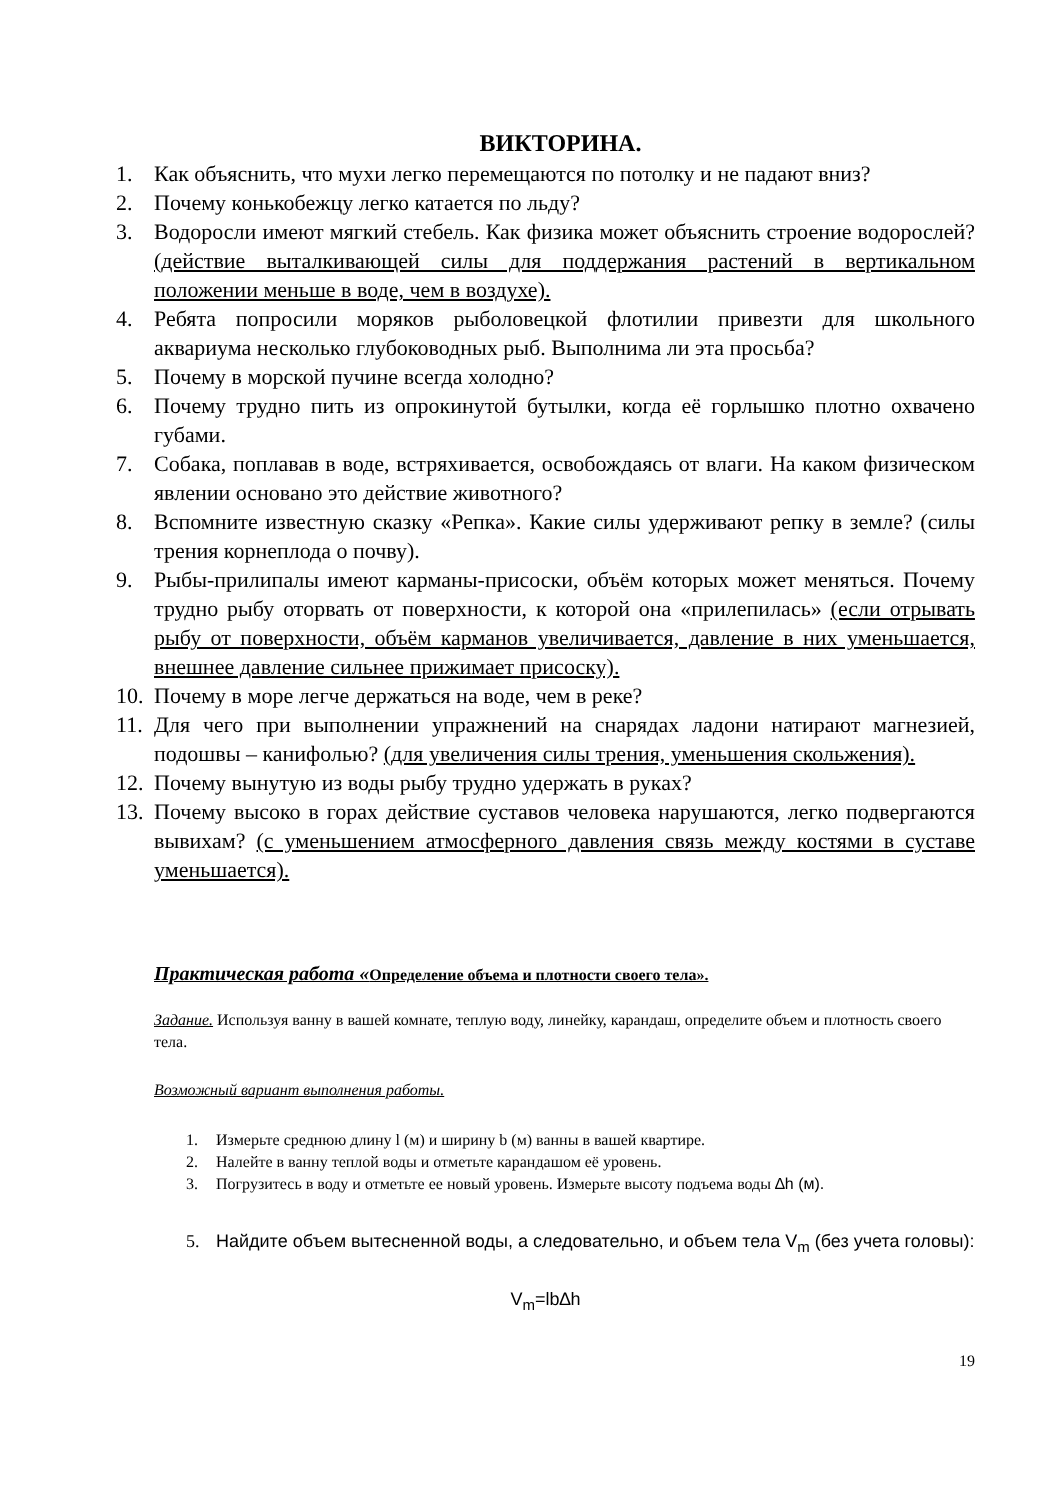ВИКТОРИНА.
1. Как объяснить, что мухи легко перемещаются по потолку и не падают вниз?
2. Почему конькобежцу легко катается по льду?
3. Водоросли имеют мягкий стебель. Как физика может объяснить строение водорослей? (действие выталкивающей силы для поддержания растений в вертикальном положении меньше в воде, чем в воздухе).
4. Ребята попросили моряков рыболовецкой флотилии привезти для школьного аквариума несколько глубоководных рыб. Выполнима ли эта просьба?
5. Почему в морской пучине всегда холодно?
6. Почему трудно пить из опрокинутой бутылки, когда её горлышко плотно охвачено губами.
7. Собака, поплавав в воде, встряхивается, освобождаясь от влаги. На каком физическом явлении основано это действие животного?
8. Вспомните известную сказку «Репка». Какие силы удерживают репку в земле? (силы трения корнеплода о почву).
9. Рыбы-прилипалы имеют карманы-присоски, объём которых может меняться. Почему трудно рыбу оторвать от поверхности, к которой она «прилепилась» (если отрывать рыбу от поверхности, объём карманов увеличивается, давление в них уменьшается, внешнее давление сильнее прижимает присоску).
10. Почему в море легче держаться на воде, чем в реке?
11. Для чего при выполнении упражнений на снарядах ладони натирают магнезией, подошвы – канифолью? (для увеличения силы трения, уменьшения скольжения).
12. Почему вынутую из воды рыбу трудно удержать в руках?
13. Почему высоко в горах действие суставов человека нарушаются, легко подвергаются вывихам? (с уменьшением атмосферного давления связь между костями в суставе уменьшается).
Практическая работа «Определение объема и плотности своего тела».
Задание. Используя ванну в вашей комнате, теплую воду, линейку, карандаш, определите объем и плотность своего тела.
Возможный вариант выполнения работы.
1. Измерьте среднюю длину l (м) и ширину b (м) ванны в вашей квартире.
2. Налейте в ванну теплой воды и отметьте карандашом её уровень.
3. Погрузитесь в воду и отметьте ее новый уровень. Измерьте высоту подъема воды ∆h (м).
5. Найдите объем вытесненной воды, а следовательно, и объем тела V<sub>m</sub> (без учета головы):
V<sub>m</sub>=lb∆h
19